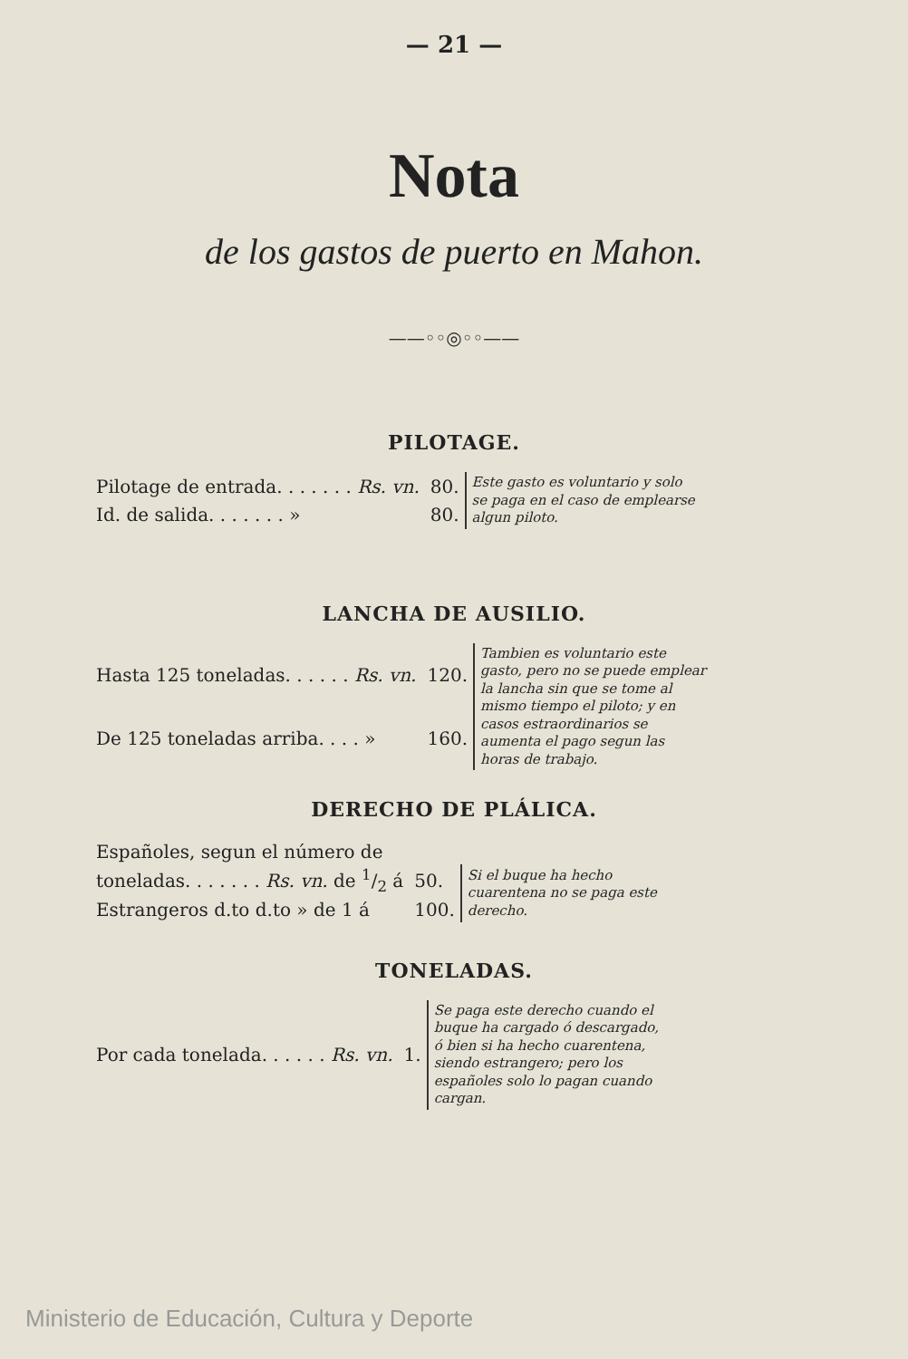— 21 —
Nota
de los gastos de puerto en Mahon.
——◦◦◎◦◦——
PILOTAGE.
| Pilotage de entrada. . . . . . . Rs. vn. | 80. | Este gasto es voluntario y solo se paga en el caso de emplearse algun piloto. |
| Id. de salida. . . . . . . » | 80. | |
LANCHA DE AUSILIO.
| Hasta 125 toneladas. . . . . . Rs. vn. | 120. | Tambien es voluntario este gasto, pero no se puede emplear la lancha sin que se tome al mismo tiempo el piloto; y en casos estraordinarios se aumenta el pago segun las horas de trabajo. |
| De 125 toneladas arriba. . . . » | 160. | |
DERECHO DE PLÁLICA.
| Españoles, segun el número de | | |
| toneladas. . . . . . . Rs. vn. de 1/2 á | 50. | Si el buque ha hecho cuarentena no se paga este derecho. |
| Estrangeros d.to d.to » de 1 á | 100. | |
TONELADAS.
| Por cada tonelada. . . . . . Rs. vn. | 1. | Se paga este derecho cuando el buque ha cargado ó descargado, ó bien si ha hecho cuarentena, siendo estrangero; pero los españoles solo lo pagan cuando cargan. |
Ministerio de Educación, Cultura y Deporte